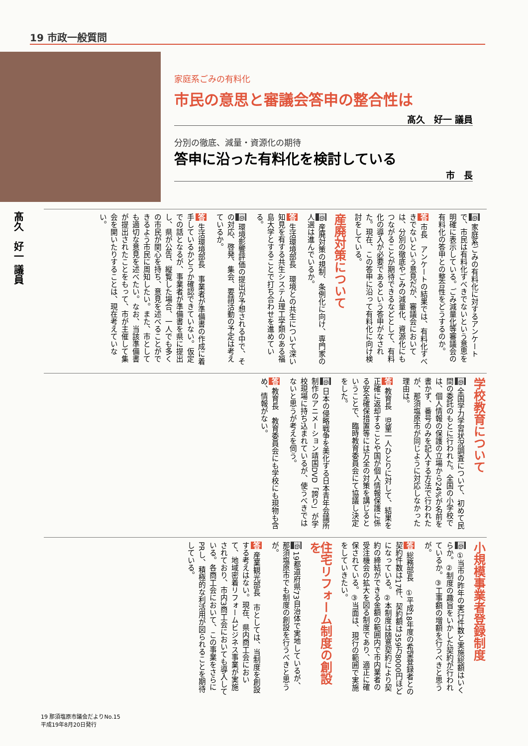19 市政一般質問
家庭系ごみの有料化
市民の意思と審議会答申の整合性は
髙久　好一 議員
分別の徹底、減量・資源化の期待
答申に沿った有料化を検討している
市　長
髙久　好一 議員
問 家庭系ごみの有料化に対するアンケートで、市民は有料化すべきでないという意思を明確に表示している。ごみ減量化等審議会の有料化の答申との整合性をどうするのか。
答 市長　アンケートの結果では、有料化すべきでないという意見だが、審議会においては、分別の徹底やごみの減量化、資源化にもつながることが期待できるなどとして、有料化の導入が必要であるという答申がなされた。現在、この答申に沿って有料化に向け検討をしている。
産廃対策について
問 産廃対策の規制、条例化に向け、専門家の人選は進んでいるか。
答 生活環境部長　環境との共生について深い知見を有する共生システム理工学類のある福島大学とすることで打ち合わせを進めている。
問 環境影響評価の提出が予想される中で、その対応、啓発、集会、要請活動の予定は考えているか。
答 生活環境部長　事業者が準備書の作成に着手しているかどうか確認できていない。仮定での話となるが、事業者が準備書を県に提出し、県が公告、縦覧した場合、一人でも多くの市民が関心を持ち、意見を述べることができるよう市民に周知したい。また、市としても適切な意見を述べたい。なお、当該準備書が提出されたことをもって、市が主催して集会を開いたりすることは、現在考えていない。
学校教育について
問 全国学力学習状況調査について、初めて民間の委託のもとに行われた。全国の小学校では、個人情報の保護の立場から24%が名前を書かず、番号のみを記入する方法で行われたが、那須塩原市が同じように対応しなかった理由は。
答 教育長　児童一人ひとりに対して、結果を正確に返却することや国が個人情報保護に係る安全確保措置等には万全の対策を講じるということで、臨時教育委員会にて協議し決定をした。
問 日本の侵略戦争を美化する日本青年会議所制作のアニメーション靖国DVD「誇り」が学校現場に持ち込まれているが、使うべきではないと思うが考えを伺う。
答 教育長　教育委員会にも学校にも現物も含め、情報がない。
小規模事業者登録制度
問 ①当市の昨年の実行件数と実施総額はいくらか。②制度の趣旨をいかした契約が行われているか。③工事額の増額を行うべきと思うが。
答 総務部長　①平成18年度の希望登録者との契約件数は17件、契約額は359万8000円ほどになっている。②本制度は随意契約により契約の締結ができる金額の範囲内で市内業者の受注機会の拡大を図る制度であり、適正に確保されている。③当面は、現行の範囲で実施をしていきたい。
住宅リフォーム制度の創設を
問 19都道府県73自治体で実地しているが、那須塩原市でも制度の創設を行うべきと思うが。
答 産業観光部長　市としては、当制度を創設する考えはない。現在、県内商工会において、地域密着リフォームビジネス事業が実施されており、市内3商工会においても導入している。各商工会において、この事業をさらにPRし、積極的な利活用が図られることを期待している。
19 那須塩原市議会だよりNo.15
平成19年8月20日発行